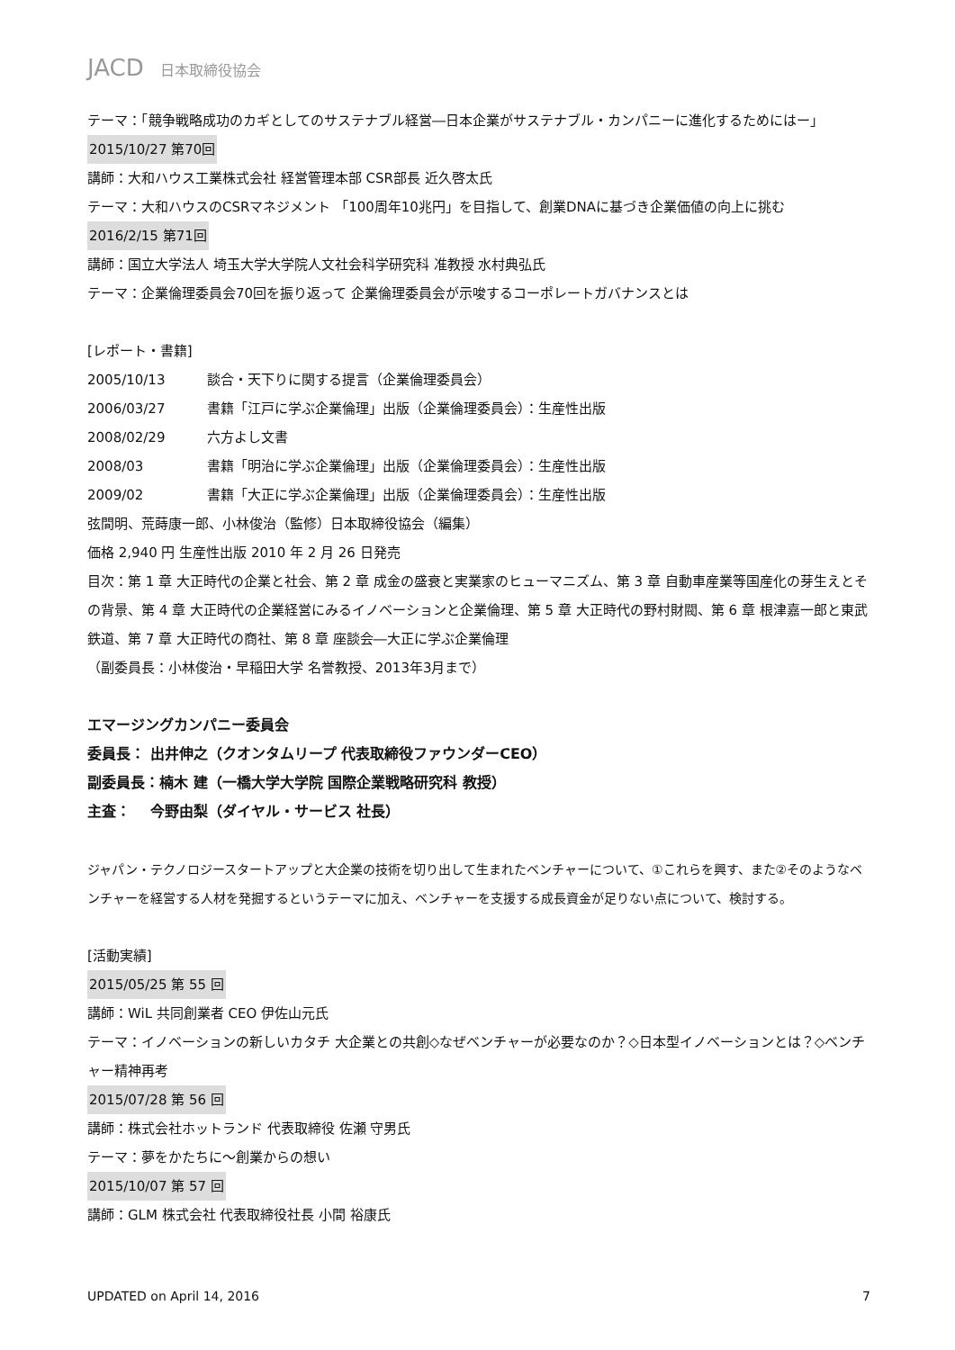JACD 日本取締役協会
テーマ：「競争戦略成功のカギとしてのサステナブル経営―日本企業がサステナブル・カンパニーに進化するためにはー」
2015/10/27 第70回
講師：大和ハウス工業株式会社 経営管理本部 CSR部長 近久啓太氏
テーマ：大和ハウスのCSRマネジメント 「100周年10兆円」を目指して、創業DNAに基づき企業価値の向上に挑む
2016/2/15 第71回
講師：国立大学法人 埼玉大学大学院人文社会科学研究科 准教授 水村典弘氏
テーマ：企業倫理委員会70回を振り返って 企業倫理委員会が示唆するコーポレートガバナンスとは
[レポート・書籍]
2005/10/13 談合・天下りに関する提言（企業倫理委員会）
2006/03/27 書籍「江戸に学ぶ企業倫理」出版（企業倫理委員会）：生産性出版
2008/02/29 六方よし文書
2008/03 書籍「明治に学ぶ企業倫理」出版（企業倫理委員会）：生産性出版
2009/02 書籍「大正に学ぶ企業倫理」出版（企業倫理委員会）：生産性出版
弦間明、荒蒔康一郎、小林俊治（監修）日本取締役協会（編集）
価格 2,940 円 生産性出版 2010 年 2 月 26 日発売
目次：第 1 章 大正時代の企業と社会、第 2 章 成金の盛衰と実業家のヒューマニズム、第 3 章 自動車産業等国産化の芽生えとその背景、第 4 章 大正時代の企業経営にみるイノベーションと企業倫理、第 5 章 大正時代の野村財閥、第 6 章 根津嘉一郎と東武鉄道、第 7 章 大正時代の商社、第 8 章 座談会―大正に学ぶ企業倫理
（副委員長：小林俊治・早稲田大学 名誉教授、2013年3月まで）
エマージングカンパニー委員会
委員長： 出井伸之（クオンタムリープ 代表取締役ファウンダーCEO）
副委員長：楠木 建（一橋大学大学院 国際企業戦略研究科 教授）
主査：　 今野由梨（ダイヤル・サービス 社長）
ジャパン・テクノロジースタートアップと大企業の技術を切り出して生まれたベンチャーについて、①これらを興す、また②そのようなベンチャーを経営する人材を発掘するというテーマに加え、ベンチャーを支援する成長資金が足りない点について、検討する。
[活動実績]
2015/05/25 第 55 回
講師：WiL 共同創業者 CEO 伊佐山元氏
テーマ：イノベーションの新しいカタチ 大企業との共創◇なぜベンチャーが必要なのか？◇日本型イノベーションとは？◇ベンチャー精神再考
2015/07/28 第 56 回
講師：株式会社ホットランド 代表取締役 佐瀬 守男氏
テーマ：夢をかたちに～創業からの想い
2015/10/07 第 57 回
講師：GLM 株式会社 代表取締役社長 小間 裕康氏
UPDATED on April 14, 2016 7